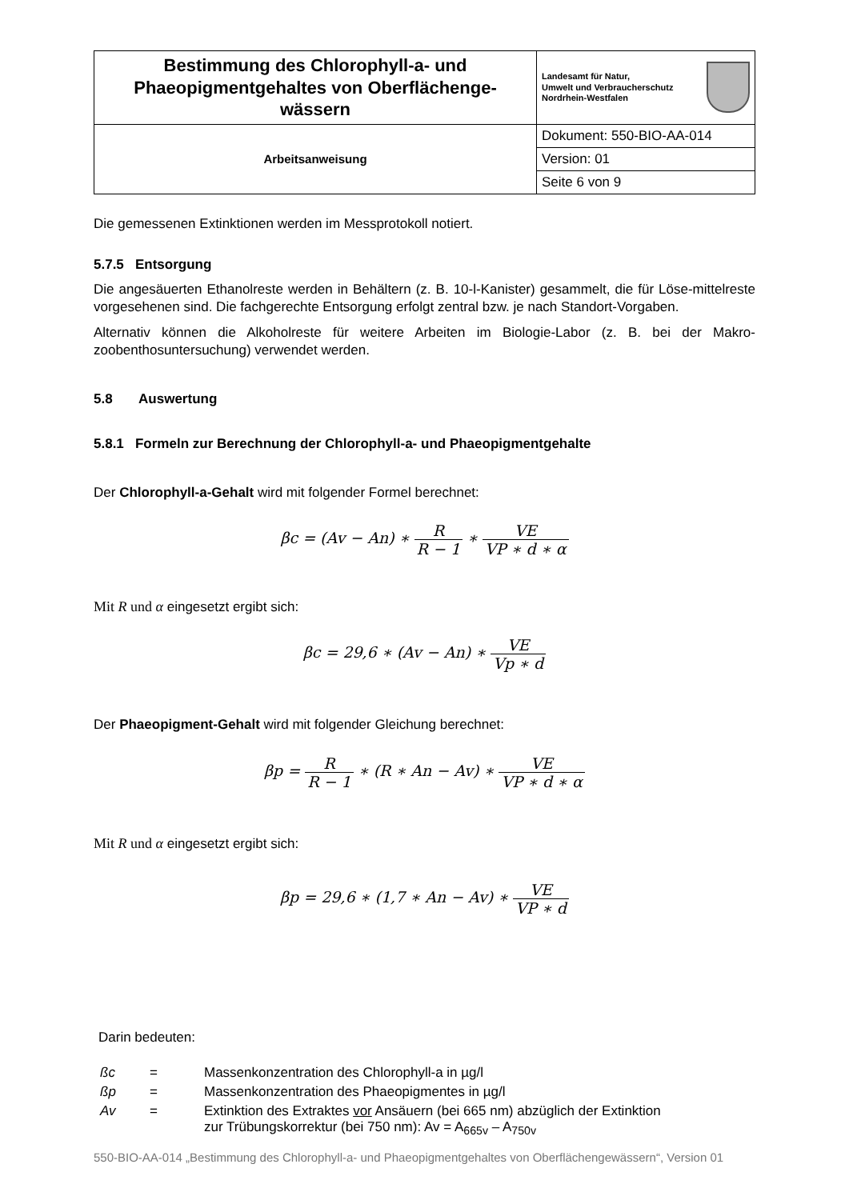| Bestimmung des Chlorophyll-a- und Phaeopigmentgehaltes von Oberflächenge-wässern | Landesamt für Natur, Umwelt und Verbraucherschutz Nordrhein-Westfalen |
| Arbeitsanweisung | Dokument: 550-BIO-AA-014 |
| | Version: 01 |
| | Seite 6 von 9 |
Die gemessenen Extinktionen werden im Messprotokoll notiert.
5.7.5 Entsorgung
Die angesäuerten Ethanolreste werden in Behältern (z. B. 10-l-Kanister) gesammelt, die für Löse-mittelreste vorgesehenen sind. Die fachgerechte Entsorgung erfolgt zentral bzw. je nach Standort-Vorgaben.
Alternativ können die Alkoholreste für weitere Arbeiten im Biologie-Labor (z. B. bei der Makro-zoobenthosuntersuchung) verwendet werden.
5.8 Auswertung
5.8.1 Formeln zur Berechnung der Chlorophyll-a- und Phaeopigmentgehalte
Der Chlorophyll-a-Gehalt wird mit folgender Formel berechnet:
βc = (Av − An) ∗ R R − 1 ∗ VE VP ∗ d ∗ α
Mit R und α eingesetzt ergibt sich:
βc = 29,6 ∗ (Av − An) ∗ VE Vp ∗ d
Der Phaeopigment-Gehalt wird mit folgender Gleichung berechnet:
βp = R R − 1 ∗ (R ∗ An − Av) ∗ VE VP ∗ d ∗ α
Mit R und α eingesetzt ergibt sich:
βp = 29,6 ∗ (1,7 ∗ An − Av) ∗ VE VP ∗ d
Darin bedeuten:
| ßc | = | Massenkonzentration des Chlorophyll-a in µg/l |
| ßp | = | Massenkonzentration des Phaeopigmentes in µg/l |
| Av | = | Extinktion des Extraktes vor Ansäuern (bei 665 nm) abzüglich der Extinktion zur Trübungskorrektur (bei 750 nm): Av = A<sub>665v</sub> – A<sub>750v</sub> |
550-BIO-AA-014 „Bestimmung des Chlorophyll-a- und Phaeopigmentgehaltes von Oberflächengewässern“, Version 01